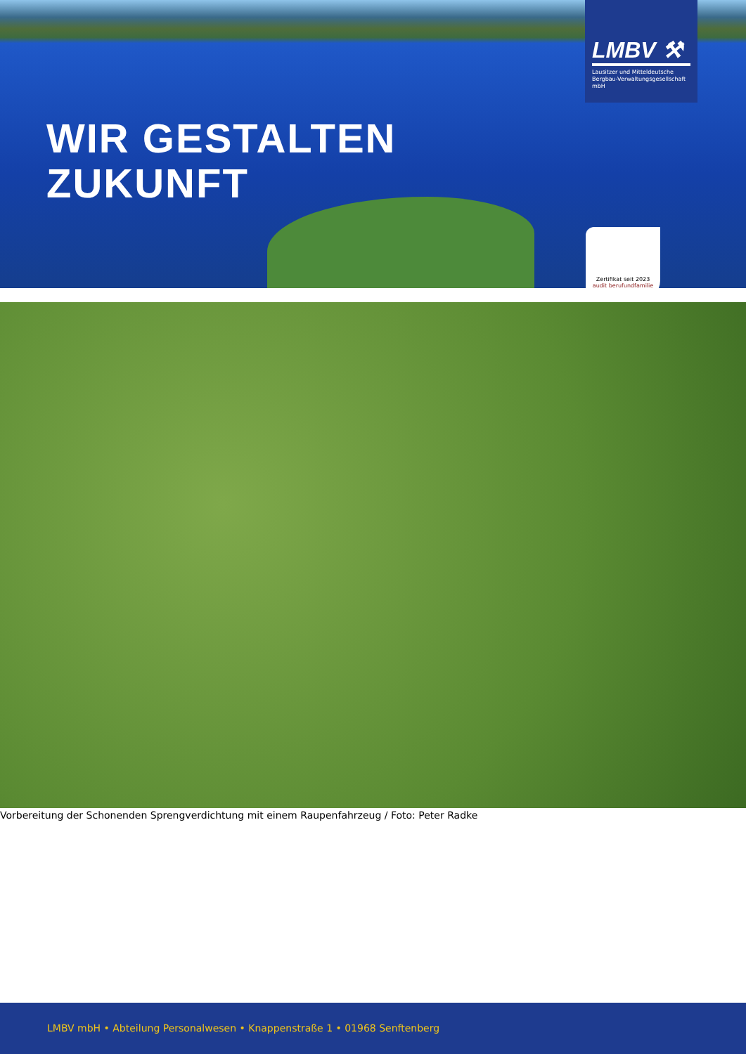WIR GESTALTEN
ZUKUNFT
LMBV ⚒
Lausitzer und Mitteldeutsche Bergbau-Verwaltungsgesellschaft mbH
Zertifikat seit 2023
audit berufundfamilie
Vorbereitung der Schonenden Sprengverdichtung mit einem Raupenfahrzeug / Foto: Peter Radke
LMBV mbH • Abteilung Personalwesen • Knappenstraße 1 • 01968 Senftenberg